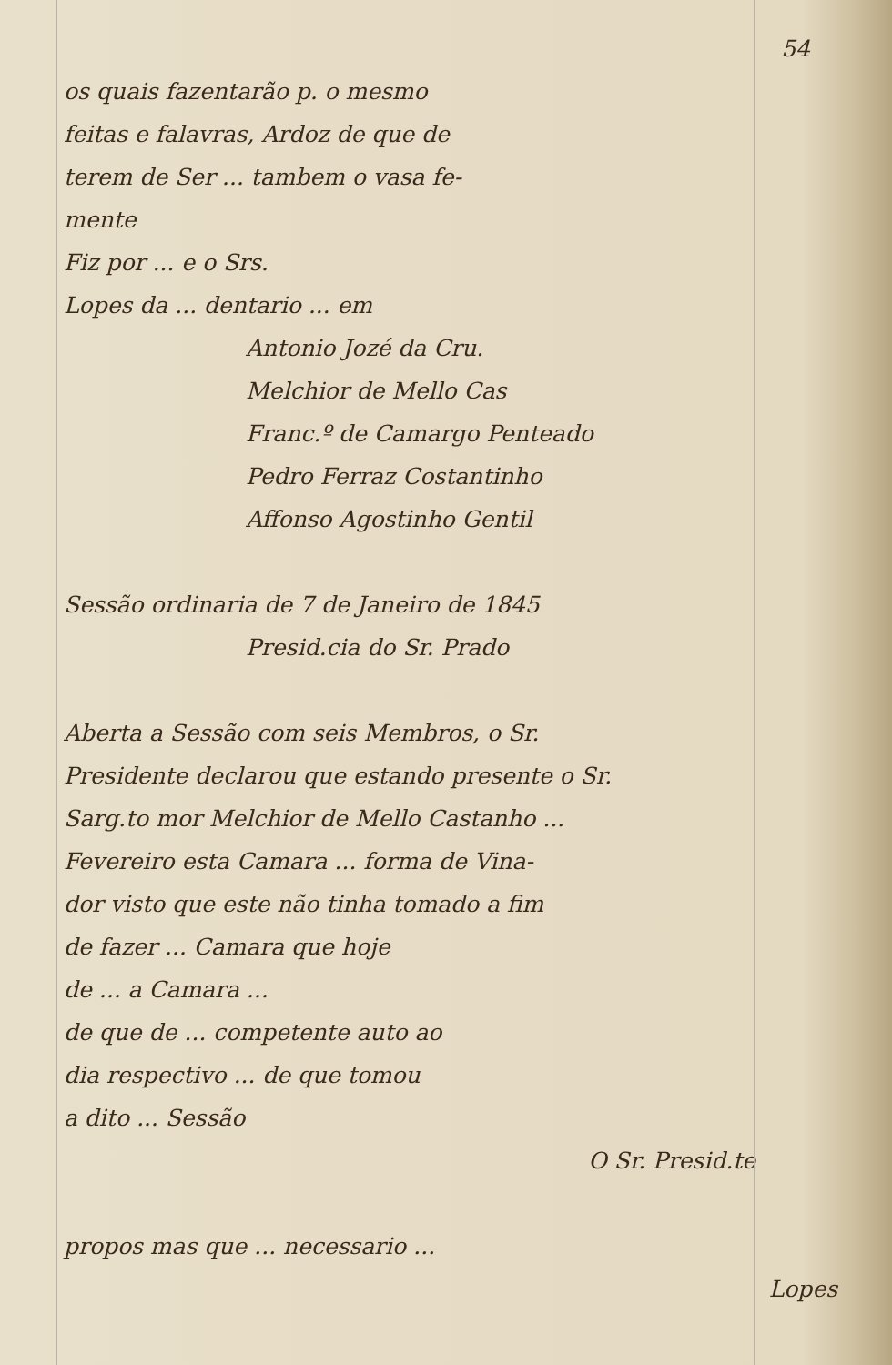54
os quais fazentarão p. o mesmo
feitas e falavras, Ardoz de que de
terem de Ser ... tambem o vasa fe-
mente
Fiz por ... e o Srs.
Lopes da ... dentario ... em
Antonio Jozé da Cru.
Melchior de Mello Cas
Franc.º de Camargo Penteado
Pedro Ferraz Costantinho
Affonso Agostinho Gentil
Sessão ordinaria de 7 de Janeiro de 1845
Presid.cia do Sr. Prado
Aberta a Sessão com seis Membros, o Sr.
Presidente declarou que estando presente o Sr.
Sarg.to mor Melchior de Mello Castanho ...
Fevereiro esta Camara ... forma de Vina-
dor visto que este não tinha tomado a fim
de fazer ... Camara que hoje
de ... a Camara ...
de que de ... competente auto ao
dia respectivo ... de que tomou
a dito ... Sessão
O Sr. Presid.te
propos mas que ... necessario ...
Lopes